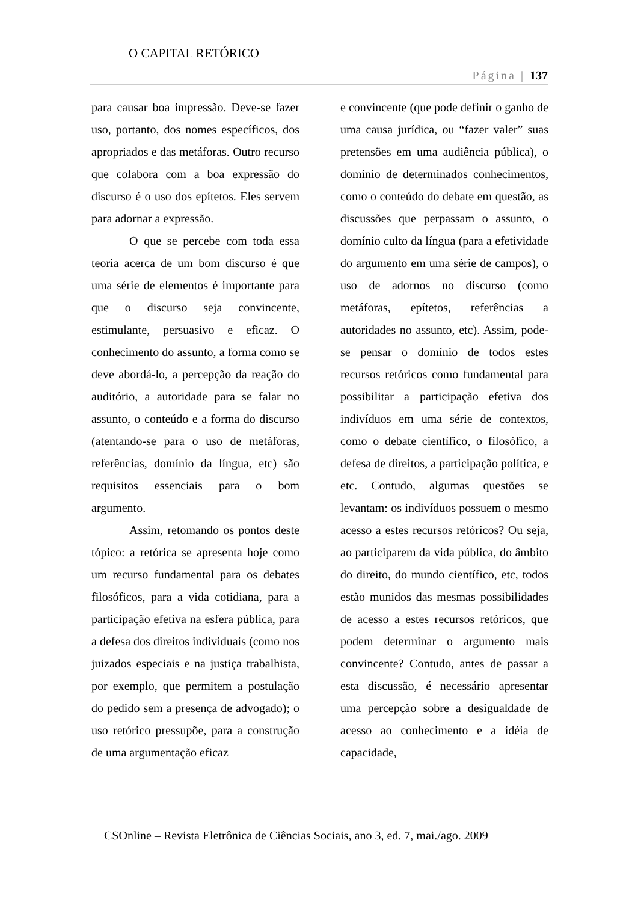O CAPITAL RETÓRICO
Página | 137
para causar boa impressão. Deve-se fazer uso, portanto, dos nomes específicos, dos apropriados e das metáforas. Outro recurso que colabora com a boa expressão do discurso é o uso dos epítetos. Eles servem para adornar a expressão.
O que se percebe com toda essa teoria acerca de um bom discurso é que uma série de elementos é importante para que o discurso seja convincente, estimulante, persuasivo e eficaz. O conhecimento do assunto, a forma como se deve abordá-lo, a percepção da reação do auditório, a autoridade para se falar no assunto, o conteúdo e a forma do discurso (atentando-se para o uso de metáforas, referências, domínio da língua, etc) são requisitos essenciais para o bom argumento.
Assim, retomando os pontos deste tópico: a retórica se apresenta hoje como um recurso fundamental para os debates filosóficos, para a vida cotidiana, para a participação efetiva na esfera pública, para a defesa dos direitos individuais (como nos juizados especiais e na justiça trabalhista, por exemplo, que permitem a postulação do pedido sem a presença de advogado); o uso retórico pressupõe, para a construção de uma argumentação eficaz
e convincente (que pode definir o ganho de uma causa jurídica, ou “fazer valer” suas pretensões em uma audiência pública), o domínio de determinados conhecimentos, como o conteúdo do debate em questão, as discussões que perpassam o assunto, o domínio culto da língua (para a efetividade do argumento em uma série de campos), o uso de adornos no discurso (como metáforas, epítetos, referências a autoridades no assunto, etc). Assim, pode-se pensar o domínio de todos estes recursos retóricos como fundamental para possibilitar a participação efetiva dos indivíduos em uma série de contextos, como o debate científico, o filosófico, a defesa de direitos, a participação política, e etc. Contudo, algumas questões se levantam: os indivíduos possuem o mesmo acesso a estes recursos retóricos? Ou seja, ao participarem da vida pública, do âmbito do direito, do mundo científico, etc, todos estão munidos das mesmas possibilidades de acesso a estes recursos retóricos, que podem determinar o argumento mais convincente? Contudo, antes de passar a esta discussão, é necessário apresentar uma percepção sobre a desigualdade de acesso ao conhecimento e a idéia de capacidade,
CSOnline – Revista Eletrônica de Ciências Sociais, ano 3, ed. 7, mai./ago. 2009